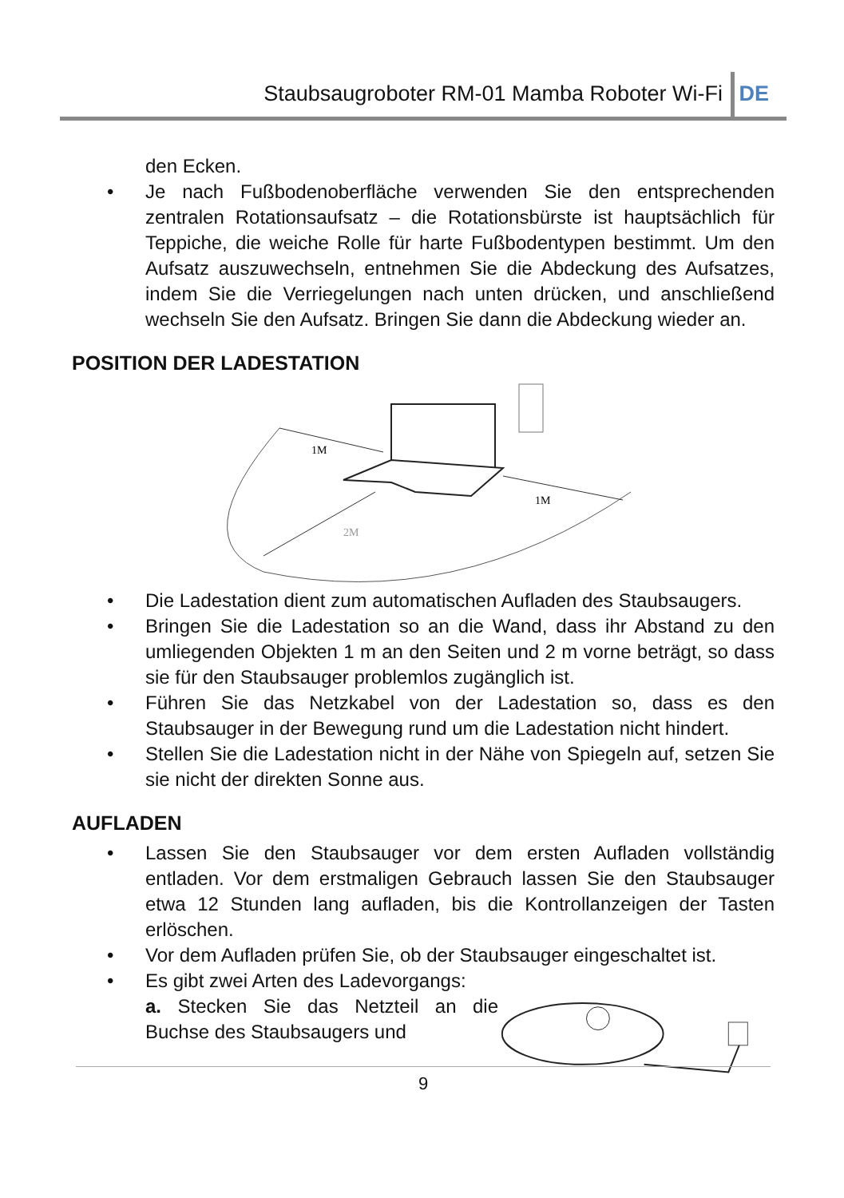Staubsaugroboter RM-01 Mamba Roboter Wi-Fi DE
den Ecken.
• Je nach Fußbodenoberfläche verwenden Sie den entsprechenden zentralen Rotationsaufsatz – die Rotationsbürste ist hauptsächlich für Teppiche, die weiche Rolle für harte Fußbodentypen bestimmt. Um den Aufsatz auszuwechseln, entnehmen Sie die Abdeckung des Aufsatzes, indem Sie die Verriegelungen nach unten drücken, und anschließend wechseln Sie den Aufsatz. Bringen Sie dann die Abdeckung wieder an.
POSITION DER LADESTATION
1M
1M
2M
• Die Ladestation dient zum automatischen Aufladen des Staubsaugers.
• Bringen Sie die Ladestation so an die Wand, dass ihr Abstand zu den umliegenden Objekten 1 m an den Seiten und 2 m vorne beträgt, so dass sie für den Staubsauger problemlos zugänglich ist.
• Führen Sie das Netzkabel von der Ladestation so, dass es den Staubsauger in der Bewegung rund um die Ladestation nicht hindert.
• Stellen Sie die Ladestation nicht in der Nähe von Spiegeln auf, setzen Sie sie nicht der direkten Sonne aus.
AUFLADEN
• Lassen Sie den Staubsauger vor dem ersten Aufladen vollständig entladen. Vor dem erstmaligen Gebrauch lassen Sie den Staubsauger etwa 12 Stunden lang aufladen, bis die Kontrollanzeigen der Tasten erlöschen.
• Vor dem Aufladen prüfen Sie, ob der Staubsauger eingeschaltet ist.
• Es gibt zwei Arten des Ladevorgangs:
a. Stecken Sie das Netzteil an die Buchse des Staubsaugers und
9